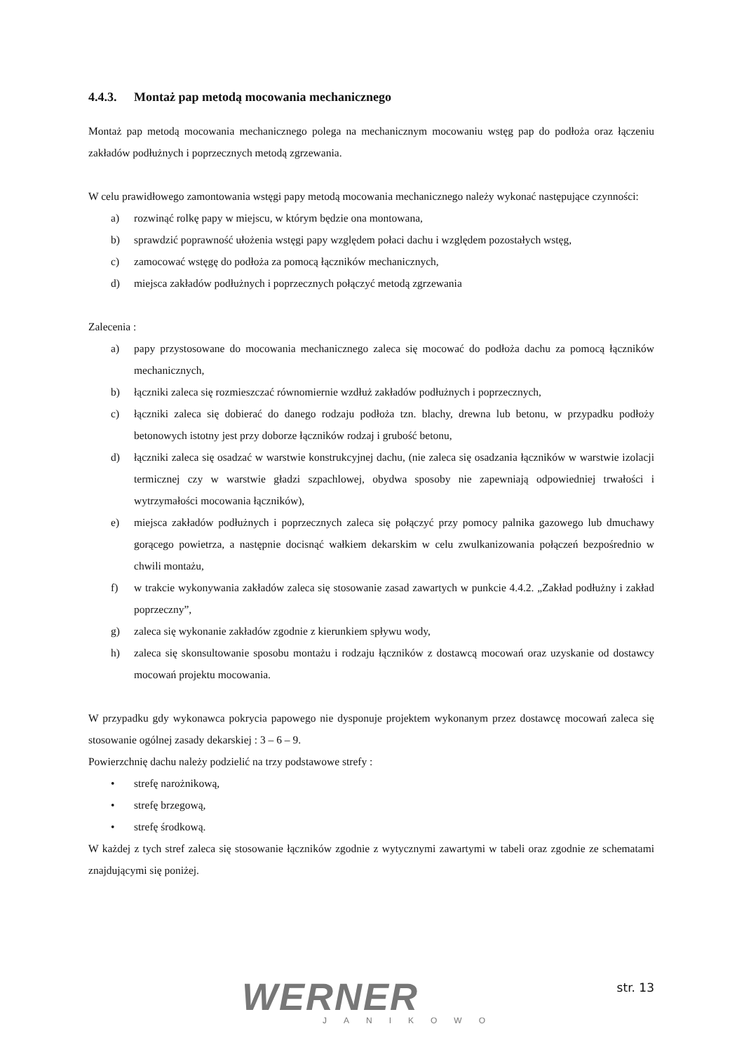4.4.3. Montaż pap metodą mocowania mechanicznego
Montaż pap metodą mocowania mechanicznego polega na mechanicznym mocowaniu wstęg pap do podłoża oraz łączeniu zakładów podłużnych i poprzecznych metodą zgrzewania.
W celu prawidłowego zamontowania wstęgi papy metodą mocowania mechanicznego należy wykonać następujące czynności:
a) rozwinąć rolkę papy w miejscu, w którym będzie ona montowana,
b) sprawdzić poprawność ułożenia wstęgi papy względem połaci dachu i względem pozostałych wstęg,
c) zamocować wstęgę do podłoża za pomocą łączników mechanicznych,
d) miejsca zakładów podłużnych i poprzecznych połączyć metodą zgrzewania
Zalecenia :
a) papy przystosowane do mocowania mechanicznego zaleca się mocować do podłoża dachu za pomocą łączników mechanicznych,
b) łączniki zaleca się rozmieszczać równomiernie wzdłuż zakładów podłużnych i poprzecznych,
c) łączniki zaleca się dobierać do danego rodzaju podłoża tzn. blachy, drewna lub betonu, w przypadku podłoży betonowych istotny jest przy doborze łączników rodzaj i grubość betonu,
d) łączniki zaleca się osadzać w warstwie konstrukcyjnej dachu, (nie zaleca się osadzania łączników w warstwie izolacji termicznej czy w warstwie gładzi szpachlowej, obydwa sposoby nie zapewniają odpowiedniej trwałości i wytrzymałości mocowania łączników),
e) miejsca zakładów podłużnych i poprzecznych zaleca się połączyć przy pomocy palnika gazowego lub dmuchawy gorącego powietrza, a następnie docisnąć wałkiem dekarskim w celu zwulkanizowania połączeń bezpośrednio w chwili montażu,
f) w trakcie wykonywania zakładów zaleca się stosowanie zasad zawartych w punkcie 4.4.2. „Zakład podłużny i zakład poprzeczny”,
g) zaleca się wykonanie zakładów zgodnie z kierunkiem spływu wody,
h) zaleca się skonsultowanie sposobu montażu i rodzaju łączników z dostawcą mocowań oraz uzyskanie od dostawcy mocowań projektu mocowania.
W przypadku gdy wykonawca pokrycia papowego nie dysponuje projektem wykonanym przez dostawcę mocowań zaleca się stosowanie ogólnej zasady dekarskiej : 3 – 6 – 9.
Powierzchnię dachu należy podzielić na trzy podstawowe strefy :
• strefę narożnikową,
• strefę brzegową,
• strefę środkową.
W każdej z tych stref zaleca się stosowanie łączników zgodnie z wytycznymi zawartymi w tabeli oraz zgodnie ze schematami znajdującymi się poniżej.
WERNER
JANIKOWO
str. 13